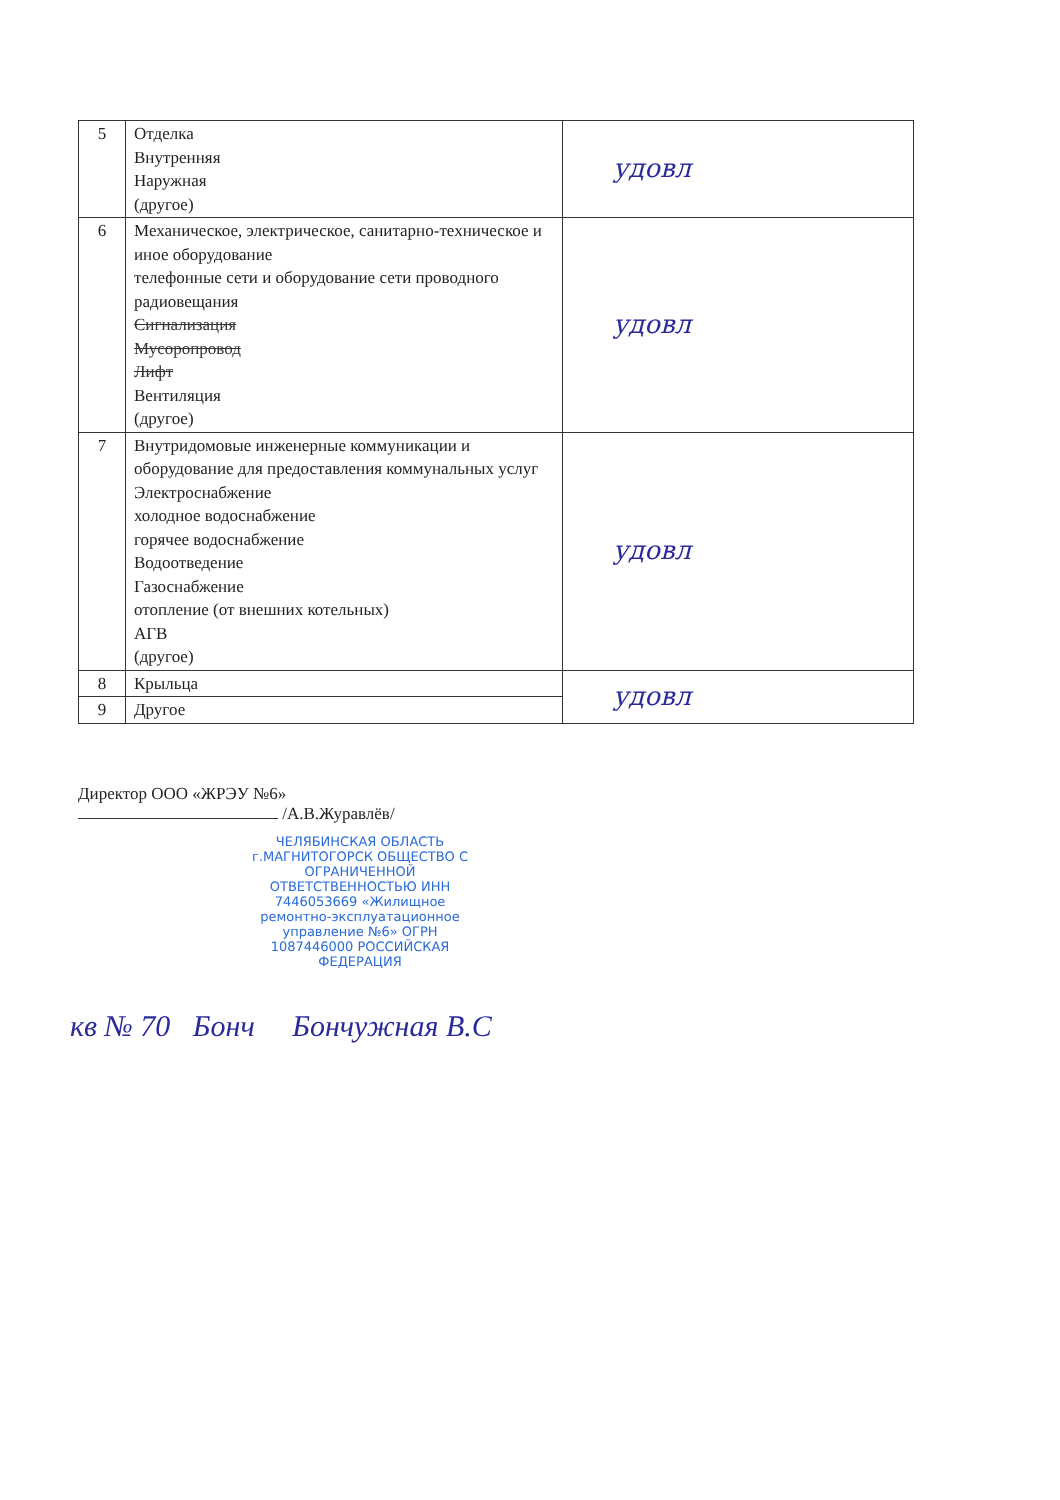| 5 | Отделка Внутренняя Наружная (другое) | удовл |
| 6 | Механическое, электрическое, санитарно-техническое и иное оборудование телефонные сети и оборудование сети проводного радиовещания Сигнализация Мусоропровод Лифт Вентиляция (другое) | удовл |
| 7 | Внутридомовые инженерные коммуникации и оборудование для предоставления коммунальных услуг Электроснабжение холодное водоснабжение горячее водоснабжение Водоотведение Газоснабжение отопление (от внешних котельных) АГВ (другое) | удовл |
| 8 | Крыльца | удовл |
| 9 | Другое | |
Директор ООО «ЖРЭУ №6»
/А.В.Журавлёв/
ЧЕЛЯБИНСКАЯ ОБЛАСТЬ г.МАГНИТОГОРСК ОБЩЕСТВО С ОГРАНИЧЕННОЙ ОТВЕТСТВЕННОСТЬЮ ИНН 7446053669 «Жилищное ремонтно-эксплуатационное управление №6» ОГРН 1087446000 РОССИЙСКАЯ ФЕДЕРАЦИЯ
кв № 70 Бонч Бончужная В.С